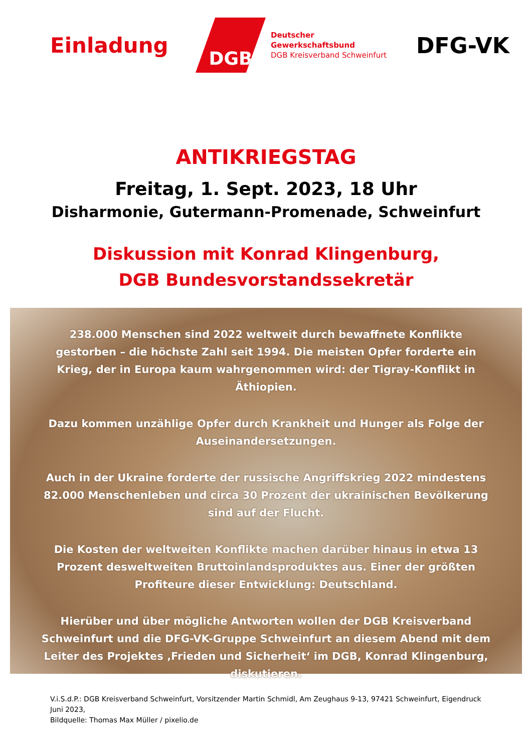Einladung
DGB
Deutscher
Gewerkschaftsbund
DGB Kreisverband Schweinfurt
DFG-VK
ANTIKRIEGSTAG
Freitag, 1. Sept. 2023, 18 Uhr
Disharmonie, Gutermann-Promenade, Schweinfurt
Diskussion mit Konrad Klingenburg,
DGB Bundesvorstandssekretär
238.000 Menschen sind 2022 weltweit durch bewaffnete Konflikte gestorben – die höchste Zahl seit 1994. Die meisten Opfer forderte ein Krieg, der in Europa kaum wahrgenommen wird: der Tigray-Konflikt in Äthiopien.
Dazu kommen unzählige Opfer durch Krankheit und Hunger als Folge der Auseinandersetzungen.
Auch in der Ukraine forderte der russische Angriffskrieg 2022 mindestens 82.000 Menschenleben und circa 30 Prozent der ukrainischen Bevölkerung sind auf der Flucht.
Die Kosten der weltweiten Konflikte machen darüber hinaus in etwa 13 Prozent desweltweiten Bruttoinlandsproduktes aus. Einer der größten Profiteure dieser Entwicklung: Deutschland.
Hierüber und über mögliche Antworten wollen der DGB Kreisverband Schweinfurt und die DFG-VK-Gruppe Schweinfurt an diesem Abend mit dem Leiter des Projektes ‚Frieden und Sicherheit‘ im DGB, Konrad Klingenburg, diskutieren.
V.i.S.d.P.: DGB Kreisverband Schweinfurt, Vorsitzender Martin Schmidl, Am Zeughaus 9-13, 97421 Schweinfurt, Eigendruck Juni 2023,
Bildquelle: Thomas Max Müller / pixelio.de